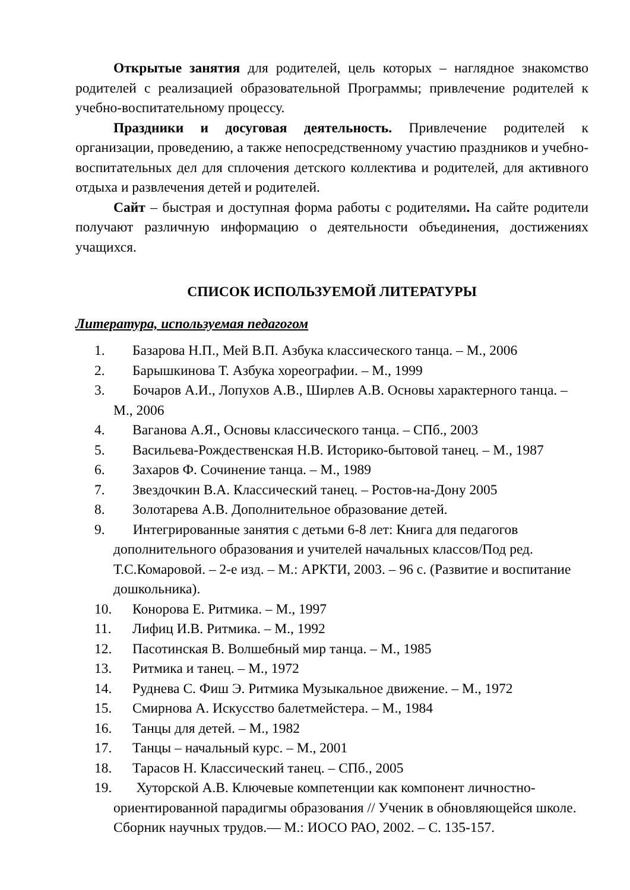Открытые занятия для родителей, цель которых – наглядное знакомство родителей с реализацией образовательной Программы; привлечение родителей к учебно-воспитательному процессу.
Праздники и досуговая деятельность. Привлечение родителей к организации, проведению, а также непосредственному участию праздников и учебно-воспитательных дел для сплочения детского коллектива и родителей, для активного отдыха и развлечения детей и родителей.
Сайт – быстрая и доступная форма работы с родителями. На сайте родители получают различную информацию о деятельности объединения, достижениях учащихся.
СПИСОК ИСПОЛЬЗУЕМОЙ ЛИТЕРАТУРЫ
Литература, используемая педагогом
1. Базарова Н.П., Мей В.П. Азбука классического танца. – М., 2006
2. Барышкинова Т. Азбука хореографии. – М., 1999
3. Бочаров А.И., Лопухов А.В., Ширлев А.В. Основы характерного танца. – М., 2006
4. Ваганова А.Я., Основы классического танца. – СПб., 2003
5. Васильева-Рождественская Н.В. Историко-бытовой танец. – М., 1987
6. Захаров Ф. Сочинение танца. – М., 1989
7. Звездочкин В.А. Классический танец. – Ростов-на-Дону 2005
8. Золотарева А.В. Дополнительное образование детей.
9. Интегрированные занятия с детьми 6-8 лет: Книга для педагогов дополнительного образования и учителей начальных классов/Под ред. Т.С.Комаровой. – 2-е изд. – М.: АРКТИ, 2003. – 96 с. (Развитие и воспитание дошкольника).
10. Конорова Е. Ритмика. – М., 1997
11. Лифиц И.В. Ритмика. – М., 1992
12. Пасотинская В. Волшебный мир танца. – М., 1985
13. Ритмика и танец. – М., 1972
14. Руднева С. Фиш Э. Ритмика Музыкальное движение. – М., 1972
15. Смирнова А. Искусство балетмейстера. – М., 1984
16. Танцы для детей. – М., 1982
17. Танцы – начальный курс. – М., 2001
18. Тарасов Н. Классический танец. – СПб., 2005
19. Хуторской А.В. Ключевые компетенции как компонент личностно-ориентированной парадигмы образования // Ученик в обновляющейся школе. Сборник научных трудов.— М.: ИОСО РАО, 2002. – С. 135-157.